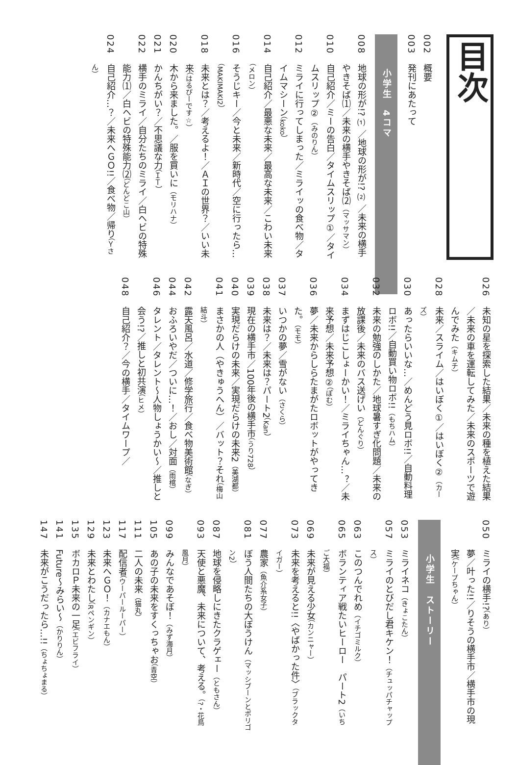目次
002概要
003発刊にあたって
小学生　4コマ
008地球の形が!?⑴／地球の形が!?⑵／未来の横手やきそば⑴／未来の横手やきそば⑵（マッサマン）
010自己紹介／ミーの告白／タイムスリップ①／タイムスリップ②（みのりん）
012ミライに行ってしまった／ミライッの食べ物／タイムマシーン（koko）
014自己紹介／最悪な未来／最高な未来／こわい未来（メロン）
016そうじキー／今と未来／新時代／空に行ったら…（MAKIMAKI2）
018未来とは？／考えるよ！／ＡＩの世界？／いい未来（はるぴーです☆）
020木から来ました。／服を買いに（モリハナ）
021かんちがい？／不思議な力（ＩＴ）
022横手のミライ／自分たちのミライ／白ヘビの特殊能力⑴／白ヘビの特殊能力⑵（どんどこ山）
024自己紹介…？／未来へＧＯ!!／食べ物／帰り（Ｙさん）
026未知の星を探索した結果／未来の種を植えた結果／未来の車を運転してみた／未来のスポーツで遊んでみた（キムチ）
028未来／スライム／はいぼく①／はいぼく②（カーズ）
030あったらいいな…／めんどう見ロボ!!／自動料理ロボ!!／自動買い物ロボ!!（もちハム）
032未来の勉強のしかた／地球暑すぎ化問題／未来の放課後／未来のバス送げい（どんぐり）
034まずはじこしょーかい！／ミライちゃん…？／未来予想／未来予想②（ぽむ）
036夢／未来からしらたまがたロボットがやってきた。（モモ）
037いつかの夢／雪がない（さくら）
038未来は？／未来は？パート2（Kan）
039現在の横手市／100年後の横手市（うり728）
040実現だらけの未来／実現だらけの未来2（美湖都）
041まさかの人（やきゅうへん）／バット？それ（梅山結斗）
042露天風呂／水道／修学旅行／食べ物美術館（なぎ）
044おふろいやだ／ついに…！／おし／対面（雨棺）
046タレント／タレント～人物しょうかい～／推しと会う!?／推しと初共演（ヒメ）
048自己紹介？／今の横手／タイムワープ／
050ミライの横手!?（あり）
夢／叶った!!／りそうの横手市／横手市の現実（ケープちゃん）
小学生　ストーリー
053ミライネコ（きょこたん）
057ミライのとびだし君キケン！（チュッパチャップス）
063このつんでれめ（イチゴミルク）
065ボランティア戦たいヒーロー　パート2（いちご大福）
069未来が見える少女（カンニャー）
073未来を考えると!!〈やばかった件〉（ブラックタイガー）
077農家（魚介系女子）
081ぼう人間たちの大ぼうけん（マッシブーンとポリゴン2）
087地球を侵略しにきたクラゲェー（ともさん）
093天使と悪魔、未来について、考える。（?・花鳥風月）
099みんなであそぼ！（みず海月）
105あの子の未来をすくっちゃお（青空）
111二人の未来（猫丸）
117配信者（ウーパールーパー）
123未来へＧＯ！（カナエもん）
129未来とわたし（Rペンギン）
135ボカロＰ未来の一足（エビフライ）
141 Future～みらい～（かりりん）
147未来がこうだったら…!!（ちょちょまる）